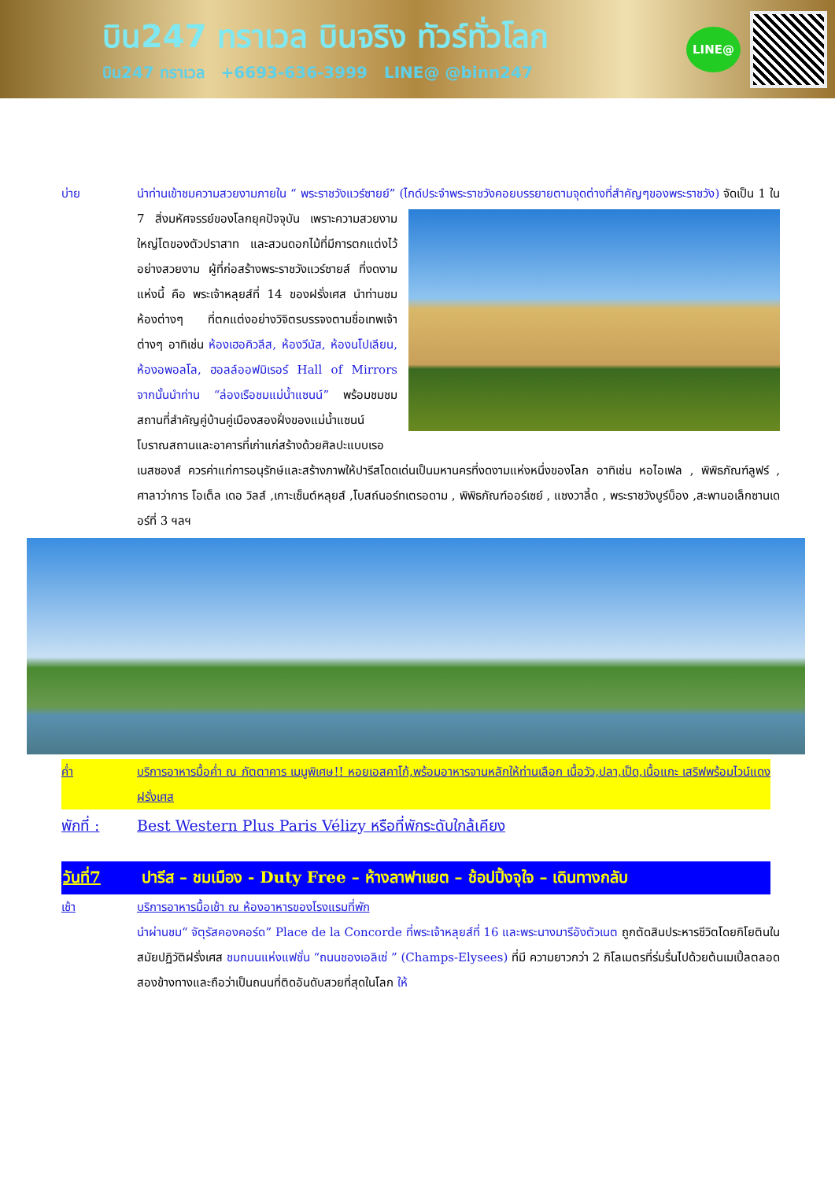บิน247 ทราเวล บินจริง ทัวร์ทั่วโลก
บิน247 ทราเวล +6693-636-3999 LINE@ @binn247
LINE@
บ่าย นำท่านเข้าชมความสวยงามภายใน “ พระราชวังแวร์ซายย์” (ไกด์ประจำพระราชวังคอยบรรยายตามจุดต่างที่
สำคัญๆของพระราชวัง) จัดเป็น 1 ใน 7 สิ่งมหัศจรรย์ของโลกยุคปัจจุบัน เพราะความสวยงามใหญ่โตของตัวปราสาท และสวนดอกไม้ที่มีการตกแต่งไว้อย่างสวยงาม ผู้ที่ก่อสร้างพระราชวังแวร์ซายส์ ที่งดงามแห่งนี้ คือ พระเจ้าหลุยส์ที่ 14 ของฝรั่งเศส นำท่านชมห้องต่างๆ ที่ตกแต่งอย่างวิจิตรบรรจงตามชื่อเทพเจ้าต่างๆ อาทิเช่น ห้องเฮอคิวลีส, ห้องวีนัส, ห้องนโปเลียน, ห้องอพอลโล, ฮอลล์ออฟมิเรอร์ Hall of Mirrors จากนั้นนำท่าน “ล่องเรือชมแม่น้ำแซนน์” พร้อมชมชมสถานที่สำคัญคู่บ้านคู่เมืองสองฝั่งของแม่น้ำแซนน์ โบราณสถานและอาคารที่เก่าแก่สร้างด้วยศิลปะแบบเรอเนสซองส์ ควรค่าแก่การอนุรักษ์และสร้างภาพให้ปารีสโดดเด่นเป็นมหานครที่งดงามแห่งหนึ่งของโลก อาทิเช่น หอไอเฟล , พิพิธภัณฑ์ลูฟร์ , ศาลาว่าการ โอเต็ล เดอ วิลส์ ,เกาะเซ็นต์หลุยส์ ,โบสถ์นอร์ทเตรอดาม , พิพิธภัณฑ์ออร์เซย์ , แซงวาลี้ด , พระราชวังบูร์บ็อง ,สะพานอเล็กซานเดอร์ที่ 3 ฯลฯ
ค่ำ บริการอาหารมื้อค่ำ ณ ภัตตาคาร เมนูพิเศษ!! หอยเอสคาโก้,พร้อมอาหารจานหลักให้ท่านเลือก เนื้อวัว,ปลา,เป็ด,เนื้อแกะ เสริฟพร้อมไวน์แดงฝรั่งเศส
พักที่ : Best Western Plus Paris Vélizy หรือที่พักระดับใกล้เคียง
วันที่7 ปารีส – ชมเมือง - Duty Free – ห้างลาฟาแยต – ช้อปปิ้งจุใจ – เดินทางกลับ
เช้า บริการอาหารมื้อเช้า ณ ห้องอาหารของโรงแรมที่พัก
นำผ่านชม“ จัตุรัสคองคอร์ด” Place de la Concorde ที่พระเจ้าหลุยส์ที่ 16 และพระนางมารีอังตัวเนต ถูกตัดสินประหารชีวิตโดยกิโยตินในสมัยปฏิวัติฝรั่งเศส ชมถนนแห่งแฟชั่น “ถนนชองเอลิเซ่ ” (Champs-Elysees) ที่มี ความยาวกว่า 2 กิโลเมตรที่ร่มรื่นไปด้วยต้นเมเปิ้ลตลอดสองข้างทางและถือว่าเป็นถนนที่ติดอันดับสวยที่สุดในโลก ให้